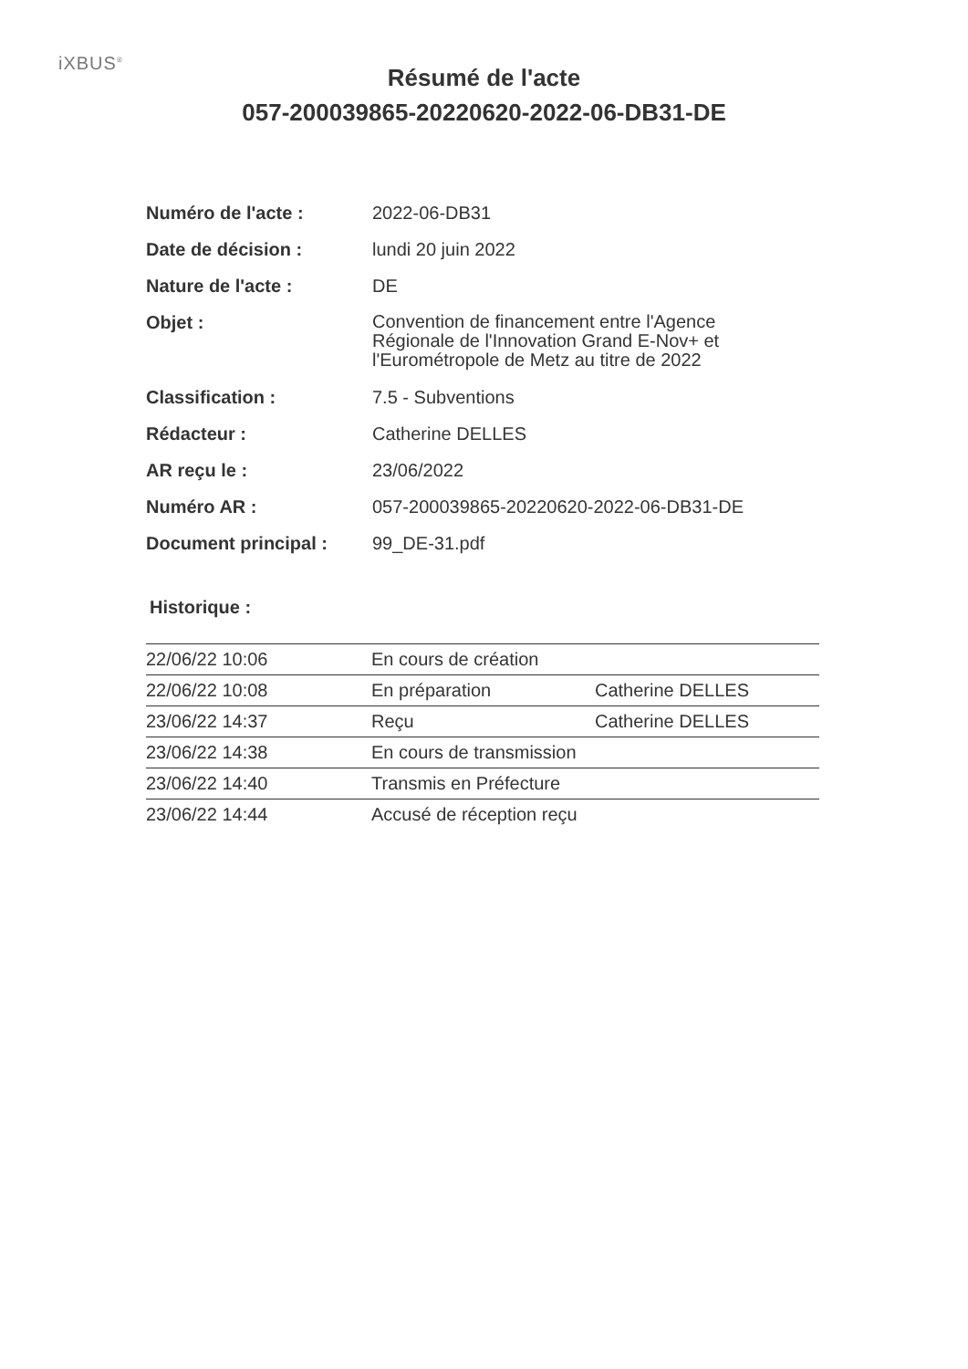iXBUS<sup>®</sup>
Résumé de l'acte
057-200039865-20220620-2022-06-DB31-DE
| Numéro de l'acte : | 2022-06-DB31 |
| Date de décision : | lundi 20 juin 2022 |
| Nature de l'acte : | DE |
| Objet : | Convention de financement entre l'Agence Régionale de l'Innovation Grand E-Nov+ et l'Eurométropole de Metz au titre de 2022 |
| Classification : | 7.5 - Subventions |
| Rédacteur : | Catherine DELLES |
| AR reçu le : | 23/06/2022 |
| Numéro AR : | 057-200039865-20220620-2022-06-DB31-DE |
| Document principal : | 99_DE-31.pdf |
Historique :
| 22/06/22 10:06 | En cours de création | |
| 22/06/22 10:08 | En préparation | Catherine DELLES |
| 23/06/22 14:37 | Reçu | Catherine DELLES |
| 23/06/22 14:38 | En cours de transmission | |
| 23/06/22 14:40 | Transmis en Préfecture | |
| 23/06/22 14:44 | Accusé de réception reçu | |